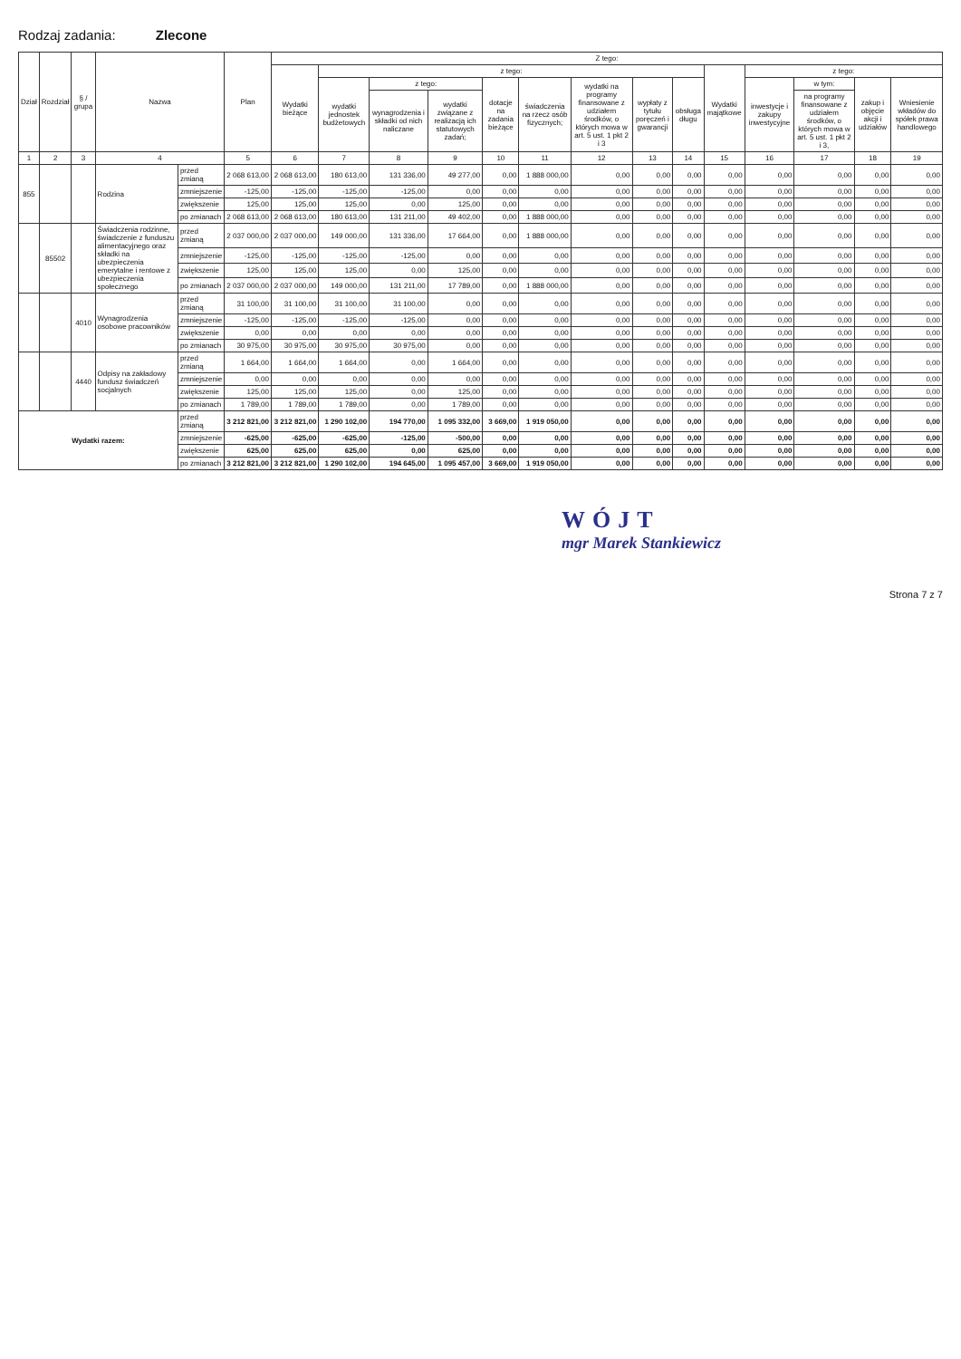Rodzaj zadania: Zlecone
| Dział | Rozdział | § / grupa | Nazwa | | Plan | Z tego: | | | | | | | | | | | | | |
| --- | --- | --- | --- | --- | --- | --- | --- | --- | --- | --- | --- | --- | --- | --- | --- | --- | --- | --- | --- |
| | | | | | | Wydatki bieżące | z tego: | | | | | | | | Wydatki majątkowe | z tego: | | | |
| | | | | | | | wydatki jednostek budżetowych | z tego: | | dotacje na zadania bieżące | świadczenia na rzecz osób fizycznych; | wydatki na programy finansowane z udziałem środków, o których mowa w art. 5 ust. 1 pkt 2 i 3 | wypłaty z tytułu poręczeń i gwarancji | obsługa długu | | inwestycje i zakupy inwestycyjne | w tym: | zakup i objęcie akcji i udziałów | Wniesienie wkładów do spółek prawa handlowego |
| | | | | | | | | wynagrodzenia i składki od nich naliczane | wydatki związane z realizacją ich statutowych zadań; | | | | | | | | na programy finansowane z udziałem środków, o których mowa w art. 5 ust. 1 pkt 2 i 3, | | |
| 1 | 2 | 3 | 4 | | 5 | 6 | 7 | 8 | 9 | 10 | 11 | 12 | 13 | 14 | 15 | 16 | 17 | 18 | 19 |
| 855 | | | Rodzina | przed zmianą | 2 068 613,00 | 2 068 613,00 | 180 613,00 | 131 336,00 | 49 277,00 | 0,00 | 1 888 000,00 | 0,00 | 0,00 | 0,00 | 0,00 | 0,00 | 0,00 | 0,00 | 0,00 |
| | | | | zmniejszenie | -125,00 | -125,00 | -125,00 | -125,00 | 0,00 | 0,00 | 0,00 | 0,00 | 0,00 | 0,00 | 0,00 | 0,00 | 0,00 | 0,00 | 0,00 |
| | | | | zwiększenie | 125,00 | 125,00 | 125,00 | 0,00 | 125,00 | 0,00 | 0,00 | 0,00 | 0,00 | 0,00 | 0,00 | 0,00 | 0,00 | 0,00 | 0,00 |
| | | | | po zmianach | 2 068 613,00 | 2 068 613,00 | 180 613,00 | 131 211,00 | 49 402,00 | 0,00 | 1 888 000,00 | 0,00 | 0,00 | 0,00 | 0,00 | 0,00 | 0,00 | 0,00 | 0,00 |
| | 85502 | | Świadczenia rodzinne, świadczenie z funduszu alimentacyjnego oraz składki na ubezpieczenia emerytalne i rentowe z ubezpieczenia społecznego | przed zmianą | 2 037 000,00 | 2 037 000,00 | 149 000,00 | 131 336,00 | 17 664,00 | 0,00 | 1 888 000,00 | 0,00 | 0,00 | 0,00 | 0,00 | 0,00 | 0,00 | 0,00 | 0,00 |
| | | | | zmniejszenie | -125,00 | -125,00 | -125,00 | -125,00 | 0,00 | 0,00 | 0,00 | 0,00 | 0,00 | 0,00 | 0,00 | 0,00 | 0,00 | 0,00 | 0,00 |
| | | | | zwiększenie | 125,00 | 125,00 | 125,00 | 0,00 | 125,00 | 0,00 | 0,00 | 0,00 | 0,00 | 0,00 | 0,00 | 0,00 | 0,00 | 0,00 | 0,00 |
| | | | | po zmianach | 2 037 000,00 | 2 037 000,00 | 149 000,00 | 131 211,00 | 17 789,00 | 0,00 | 1 888 000,00 | 0,00 | 0,00 | 0,00 | 0,00 | 0,00 | 0,00 | 0,00 | 0,00 |
| | | 4010 | Wynagrodzenia osobowe pracowników | przed zmianą | 31 100,00 | 31 100,00 | 31 100,00 | 31 100,00 | 0,00 | 0,00 | 0,00 | 0,00 | 0,00 | 0,00 | 0,00 | 0,00 | 0,00 | 0,00 | 0,00 |
| | | | | zmniejszenie | -125,00 | -125,00 | -125,00 | -125,00 | 0,00 | 0,00 | 0,00 | 0,00 | 0,00 | 0,00 | 0,00 | 0,00 | 0,00 | 0,00 | 0,00 |
| | | | | zwiększenie | 0,00 | 0,00 | 0,00 | 0,00 | 0,00 | 0,00 | 0,00 | 0,00 | 0,00 | 0,00 | 0,00 | 0,00 | 0,00 | 0,00 | 0,00 |
| | | | | po zmianach | 30 975,00 | 30 975,00 | 30 975,00 | 30 975,00 | 0,00 | 0,00 | 0,00 | 0,00 | 0,00 | 0,00 | 0,00 | 0,00 | 0,00 | 0,00 | 0,00 |
| | | 4440 | Odpisy na zakładowy fundusz świadczeń socjalnych | przed zmianą | 1 664,00 | 1 664,00 | 1 664,00 | 0,00 | 1 664,00 | 0,00 | 0,00 | 0,00 | 0,00 | 0,00 | 0,00 | 0,00 | 0,00 | 0,00 | 0,00 |
| | | | | zmniejszenie | 0,00 | 0,00 | 0,00 | 0,00 | 0,00 | 0,00 | 0,00 | 0,00 | 0,00 | 0,00 | 0,00 | 0,00 | 0,00 | 0,00 | 0,00 |
| | | | | zwiększenie | 125,00 | 125,00 | 125,00 | 0,00 | 125,00 | 0,00 | 0,00 | 0,00 | 0,00 | 0,00 | 0,00 | 0,00 | 0,00 | 0,00 | 0,00 |
| | | | | po zmianach | 1 789,00 | 1 789,00 | 1 789,00 | 0,00 | 1 789,00 | 0,00 | 0,00 | 0,00 | 0,00 | 0,00 | 0,00 | 0,00 | 0,00 | 0,00 | 0,00 |
| Wydatki razem: | | | | przed zmianą | 3 212 821,00 | 3 212 821,00 | 1 290 102,00 | 194 770,00 | 1 095 332,00 | 3 669,00 | 1 919 050,00 | 0,00 | 0,00 | 0,00 | 0,00 | 0,00 | 0,00 | 0,00 | 0,00 |
| | | | | zmniejszenie | -625,00 | -625,00 | -625,00 | -125,00 | -500,00 | 0,00 | 0,00 | 0,00 | 0,00 | 0,00 | 0,00 | 0,00 | 0,00 | 0,00 | 0,00 |
| | | | | zwiększenie | 625,00 | 625,00 | 625,00 | 0,00 | 625,00 | 0,00 | 0,00 | 0,00 | 0,00 | 0,00 | 0,00 | 0,00 | 0,00 | 0,00 | 0,00 |
| | | | | po zmianach | 3 212 821,00 | 3 212 821,00 | 1 290 102,00 | 194 645,00 | 1 095 457,00 | 3 669,00 | 1 919 050,00 | 0,00 | 0,00 | 0,00 | 0,00 | 0,00 | 0,00 | 0,00 | 0,00 |
WÓJT
mgr Marek Stankiewicz
Strona 7 z 7